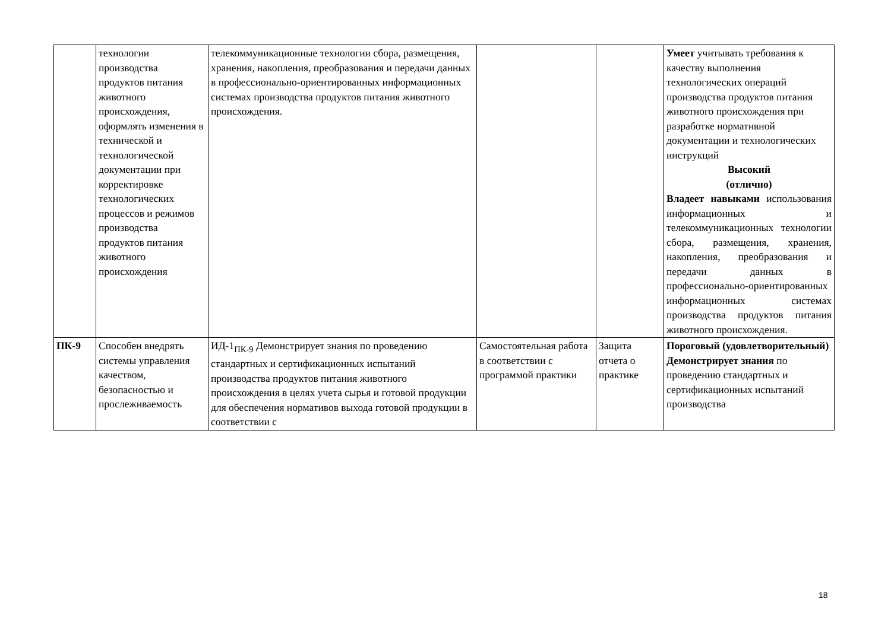| | технологии производства продуктов питания животного происхождения, оформлять изменения в технической и технологической документации при корректировке технологических процессов и режимов производства продуктов питания животного происхождения | телекоммуникационные технологии сбора, размещения, хранения, накопления, преобразования и передачи данных в профессионально-ориентированных информационных системах производства продуктов питания животного происхождения. | | | Умеет учитывать требования к качеству выполнения технологических операций производства продуктов питания животного происхождения при разработке нормативной документации и технологических инструкций Высокий (отлично) Владеет навыками использования информационных и телекоммуникационных технологии сбора, размещения, хранения, накопления, преобразования и передачи данных в профессионально-ориентированных информационных системах производства продуктов питания животного происхождения. |
| ПК-9 | Способен внедрять системы управления качеством, безопасностью и прослеживаемость | ИД-1<sub>ПК-9</sub> Демонстрирует знания по проведению стандартных и сертификационных испытаний производства продуктов питания животного происхождения в целях учета сырья и готовой продукции для обеспечения нормативов выхода готовой продукции в соответствии с | Самостоятельная работа в соответствии с программой практики | Защита отчета о практике | Пороговый (удовлетворительный) Демонстрирует знания по проведению стандартных и сертификационных испытаний производства |
18